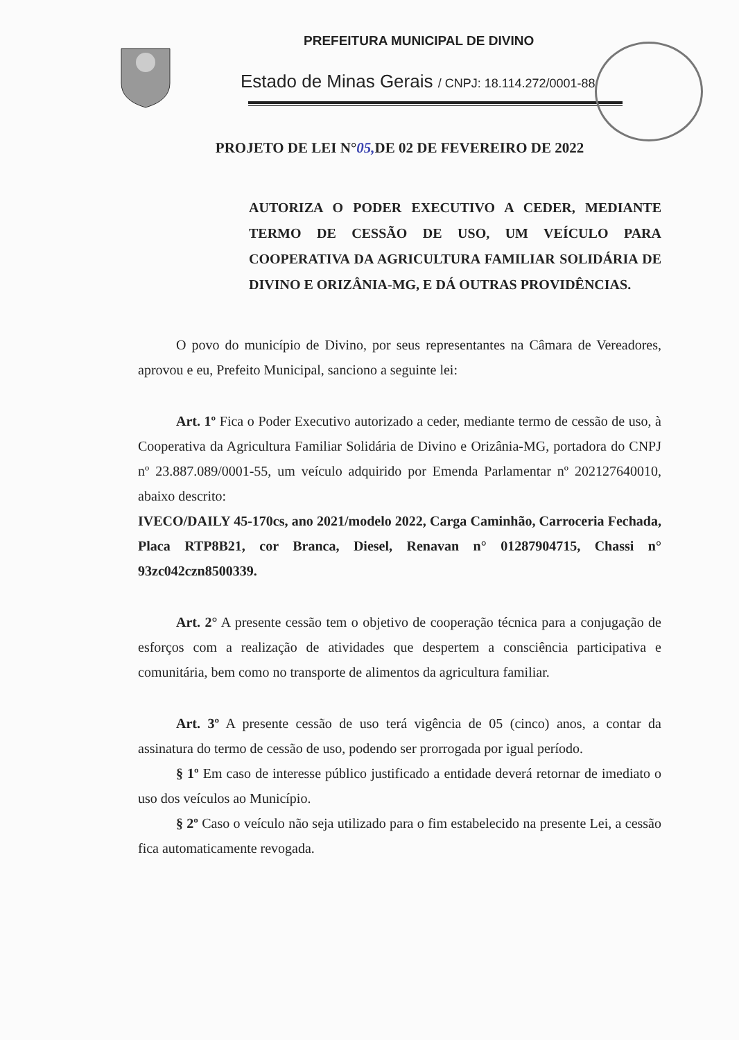PREFEITURA MUNICIPAL DE DIVINO
Estado de Minas Gerais / CNPJ: 18.114.272/0001-88
PROJETO DE LEI N°05, DE 02 DE FEVEREIRO DE 2022
AUTORIZA O PODER EXECUTIVO A CEDER, MEDIANTE TERMO DE CESSÃO DE USO, UM VEÍCULO PARA COOPERATIVA DA AGRICULTURA FAMILIAR SOLIDÁRIA DE DIVINO E ORIZÂNIA-MG, E DÁ OUTRAS PROVIDÊNCIAS.
O povo do município de Divino, por seus representantes na Câmara de Vereadores, aprovou e eu, Prefeito Municipal, sanciono a seguinte lei:
Art. 1º Fica o Poder Executivo autorizado a ceder, mediante termo de cessão de uso, à Cooperativa da Agricultura Familiar Solidária de Divino e Orizânia-MG, portadora do CNPJ nº 23.887.089/0001-55, um veículo adquirido por Emenda Parlamentar nº 202127640010, abaixo descrito:
IVECO/DAILY 45-170cs, ano 2021/modelo 2022, Carga Caminhão, Carroceria Fechada, Placa RTP8B21, cor Branca, Diesel, Renavan n° 01287904715, Chassi n° 93zc042czn8500339.
Art. 2° A presente cessão tem o objetivo de cooperação técnica para a conjugação de esforços com a realização de atividades que despertem a consciência participativa e comunitária, bem como no transporte de alimentos da agricultura familiar.
Art. 3º A presente cessão de uso terá vigência de 05 (cinco) anos, a contar da assinatura do termo de cessão de uso, podendo ser prorrogada por igual período.
§ 1º Em caso de interesse público justificado a entidade deverá retornar de imediato o uso dos veículos ao Município.
§ 2º Caso o veículo não seja utilizado para o fim estabelecido na presente Lei, a cessão fica automaticamente revogada.